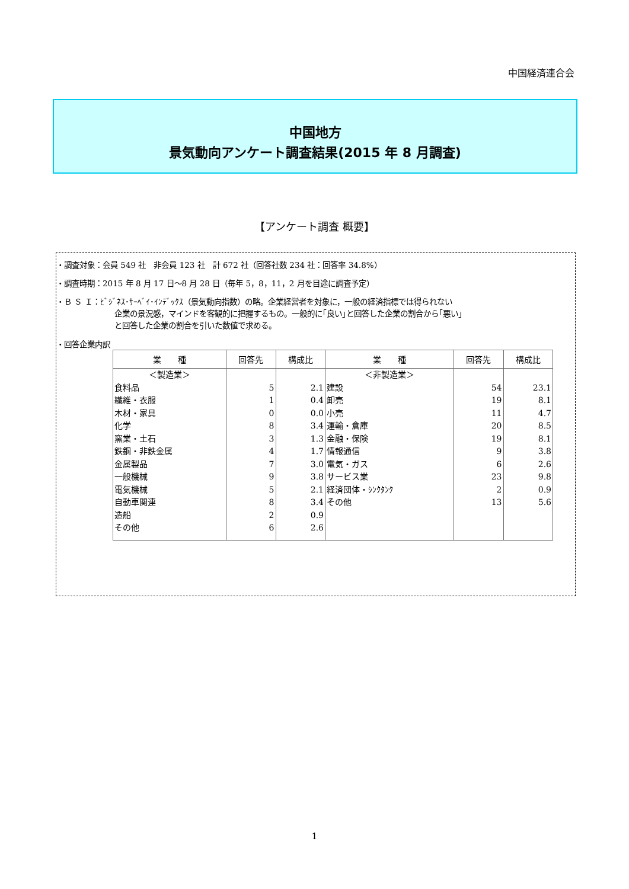中国経済連合会
中国地方
景気動向アンケート調査結果(2015 年 8 月調査)
【アンケート調査 概要】
・調査対象：会員 549 社　非会員 123 社　計 672 社（回答社数 234 社：回答率 34.8%）
・調査時期：2015 年 8 月 17 日～8 月 28 日（毎年 5，8，11，2 月を目途に調査予定）
・Ｂ Ｓ Ｉ：ﾋﾞｼﾞﾈｽ･ｻｰﾍﾞｲ･ｲﾝﾃﾞｯｸｽ（景気動向指数）の略。企業経営者を対象に，一般の経済指標では得られない
企業の景況感，マインドを客観的に把握するもの。一般的に｢良い｣と回答した企業の割合から｢悪い｣
と回答した企業の割合を引いた数値で求める。
・回答企業内訳
| 業 種 | 回答先 | 構成比 | 業 種 | 回答先 | 構成比 |
| --- | --- | --- | --- | --- | --- |
| ＜製造業＞ | | | ＜非製造業＞ | | |
| 食料品 | 5 | 2.1 | 建設 | 54 | 23.1 |
| 繊維・衣服 | 1 | 0.4 | 卸売 | 19 | 8.1 |
| 木材・家具 | 0 | 0.0 | 小売 | 11 | 4.7 |
| 化学 | 8 | 3.4 | 運輸・倉庫 | 20 | 8.5 |
| 窯業・土石 | 3 | 1.3 | 金融・保険 | 19 | 8.1 |
| 鉄鋼・非鉄金属 | 4 | 1.7 | 情報通信 | 9 | 3.8 |
| 金属製品 | 7 | 3.0 | 電気・ガス | 6 | 2.6 |
| 一般機械 | 9 | 3.8 | サービス業 | 23 | 9.8 |
| 電気機械 | 5 | 2.1 | 経済団体・ｼﾝｸﾀﾝｸ | 2 | 0.9 |
| 自動車関連 | 8 | 3.4 | その他 | 13 | 5.6 |
| 造船 | 2 | 0.9 | | | |
| その他 | 6 | 2.6 | | | |
1